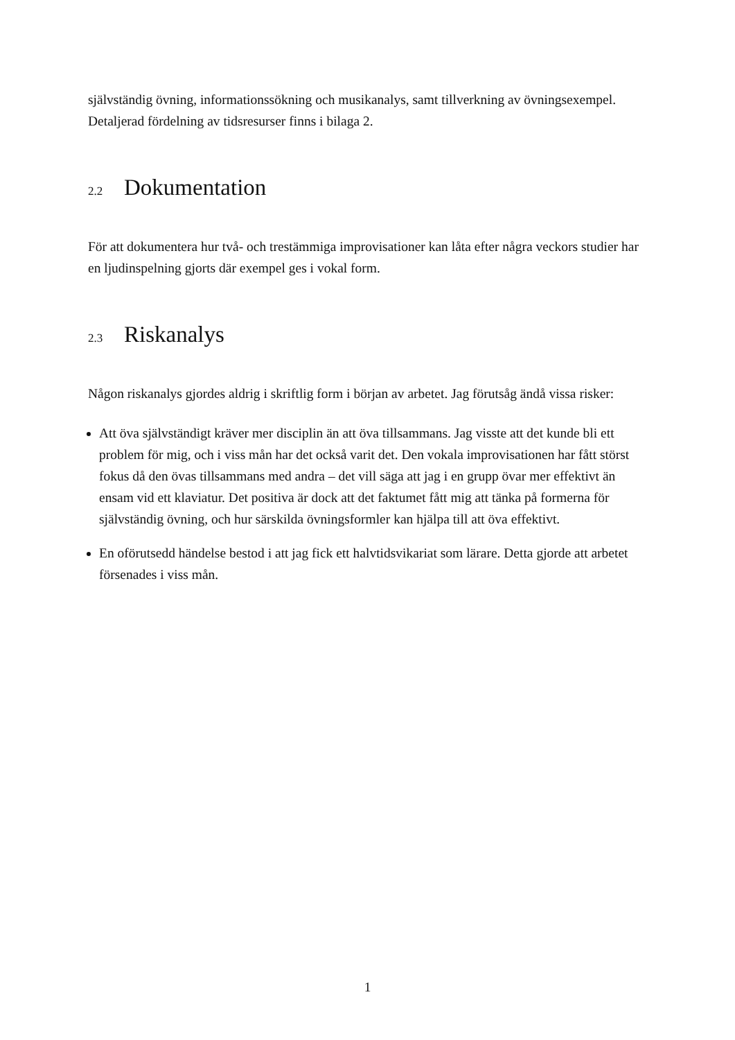självständig övning, informationssökning och musikanalys, samt tillverkning av övningsexempel. Detaljerad fördelning av tidsresurser finns i bilaga 2.
2.2 Dokumentation
För att dokumentera hur två- och trestämmiga improvisationer kan låta efter några veckors studier har en ljudinspelning gjorts där exempel ges i vokal form.
2.3 Riskanalys
Någon riskanalys gjordes aldrig i skriftlig form i början av arbetet. Jag förutsåg ändå vissa risker:
Att öva självständigt kräver mer disciplin än att öva tillsammans. Jag visste att det kunde bli ett problem för mig, och i viss mån har det också varit det. Den vokala improvisationen har fått störst fokus då den övas tillsammans med andra – det vill säga att jag i en grupp övar mer effektivt än ensam vid ett klaviatur. Det positiva är dock att det faktumet fått mig att tänka på formerna för självständig övning, och hur särskilda övningsformler kan hjälpa till att öva effektivt.
En oförutsedd händelse bestod i att jag fick ett halvtidsvikariat som lärare. Detta gjorde att arbetet försenades i viss mån.
1